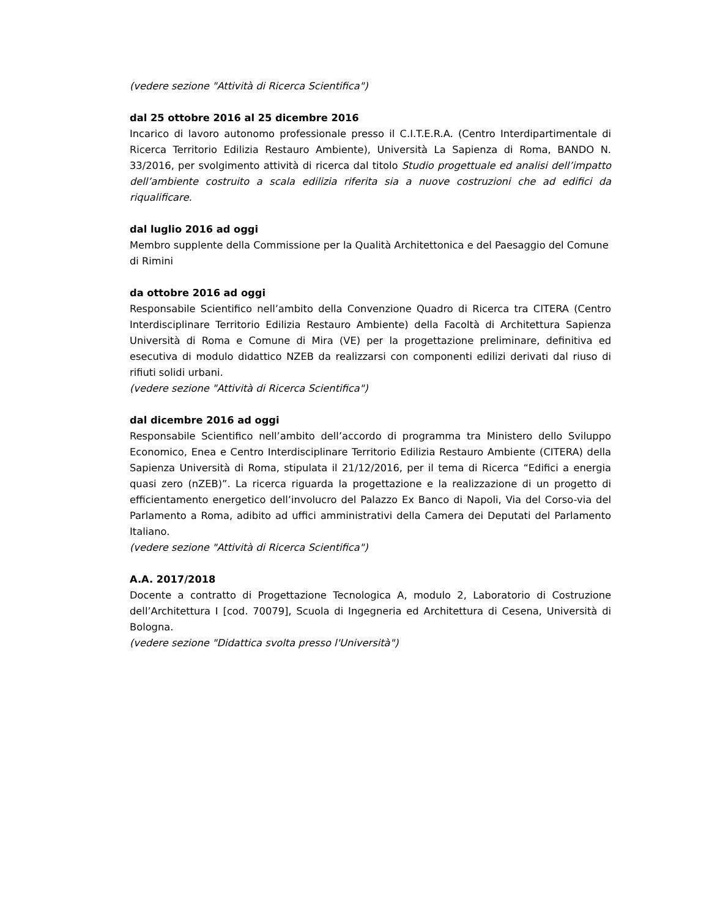(vedere sezione "Attività di Ricerca Scientifica")
dal 25 ottobre 2016 al 25 dicembre 2016
Incarico di lavoro autonomo professionale presso il C.I.T.E.R.A. (Centro Interdipartimentale di Ricerca Territorio Edilizia Restauro Ambiente), Università La Sapienza di Roma, BANDO N. 33/2016, per svolgimento attività di ricerca dal titolo Studio progettuale ed analisi dell’impatto dell’ambiente costruito a scala edilizia riferita sia a nuove costruzioni che ad edifici da riqualificare.
dal luglio 2016 ad oggi
Membro supplente della Commissione per la Qualità Architettonica e del Paesaggio del Comune di Rimini
da ottobre 2016 ad oggi
Responsabile Scientifico nell’ambito della Convenzione Quadro di Ricerca tra CITERA (Centro Interdisciplinare Territorio Edilizia Restauro Ambiente) della Facoltà di Architettura Sapienza Università di Roma e Comune di Mira (VE) per la progettazione preliminare, definitiva ed esecutiva di modulo didattico NZEB da realizzarsi con componenti edilizi derivati dal riuso di rifiuti solidi urbani.
(vedere sezione "Attività di Ricerca Scientifica")
dal dicembre 2016 ad oggi
Responsabile Scientifico nell’ambito dell’accordo di programma tra Ministero dello Sviluppo Economico, Enea e Centro Interdisciplinare Territorio Edilizia Restauro Ambiente (CITERA) della Sapienza Università di Roma, stipulata il 21/12/2016, per il tema di Ricerca “Edifici a energia quasi zero (nZEB)”. La ricerca riguarda la progettazione e la realizzazione di un progetto di efficientamento energetico dell’involucro del Palazzo Ex Banco di Napoli, Via del Corso-via del Parlamento a Roma, adibito ad uffici amministrativi della Camera dei Deputati del Parlamento Italiano.
(vedere sezione "Attività di Ricerca Scientifica")
A.A. 2017/2018
Docente a contratto di Progettazione Tecnologica A, modulo 2, Laboratorio di Costruzione dell’Architettura I [cod. 70079], Scuola di Ingegneria ed Architettura di Cesena, Università di Bologna.
(vedere sezione "Didattica svolta presso l'Università")